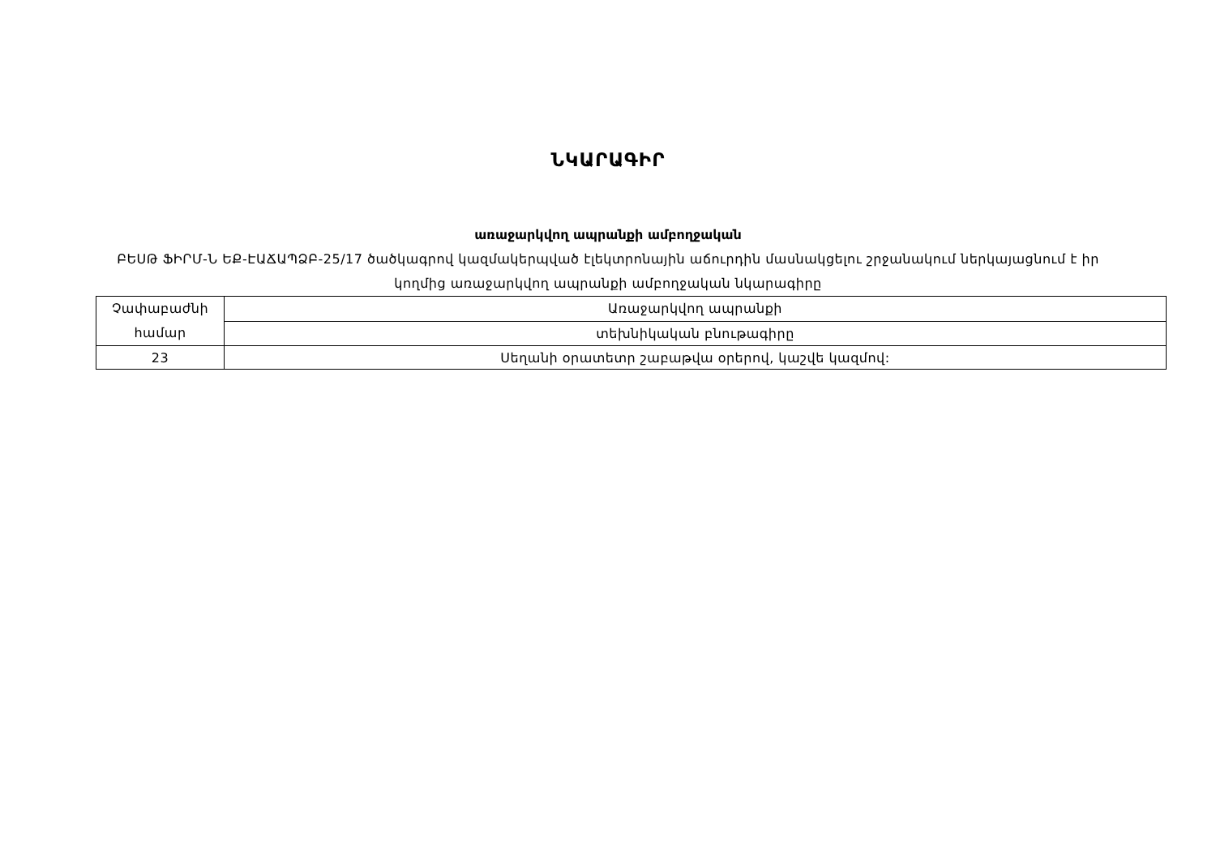ՆԿԱՐԱԳԻՐ
առաջարկվող ապրանքի ամբողջական
ԲԵՍԹ ՖԻՐՄ-Ն ԵՔ-ԷԱՃԱՊՁԲ-25/17 ծածկագրով կազմակերպված էլեկտրոնային աճուրդին մասնակցելու շրջանակում ներկայացնում է իր կողմից առաջարկվող ապրանքի ամբողջական նկարագիրը
| Չափաբաժնի համար | Առաջարկվող ապրանքի |
| --- | --- |
| | տեխնիկական բնութագիրը |
| 23 | Սեղանի օրատետր շաբաթվա օրերով, կաշվե կազմով: |